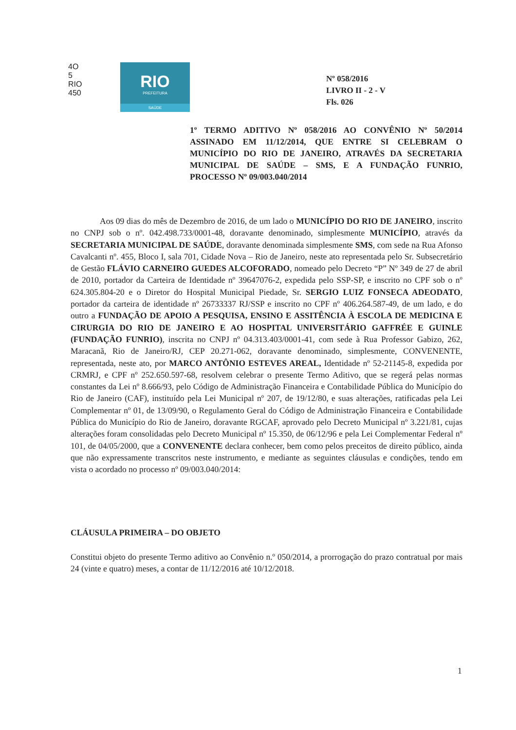4O
5
RIO
450
RIO
PREFEITURA
SAÚDE
Nº 058/2016
LIVRO II - 2 - V
Fls. 026
1º TERMO ADITIVO Nº 058/2016 AO CONVÊNIO Nº 50/2014 ASSINADO EM 11/12/2014, QUE ENTRE SI CELEBRAM O MUNICÍPIO DO RIO DE JANEIRO, ATRAVÉS DA SECRETARIA MUNICIPAL DE SAÚDE – SMS, E A FUNDAÇÃO FUNRIO, PROCESSO Nº 09/003.040/2014
Aos 09 dias do mês de Dezembro de 2016, de um lado o MUNICÍPIO DO RIO DE JANEIRO, inscrito no CNPJ sob o nº. 042.498.733/0001-48, doravante denominado, simplesmente MUNICÍPIO, através da SECRETARIA MUNICIPAL DE SAÚDE, doravante denominada simplesmente SMS, com sede na Rua Afonso Cavalcanti nº. 455, Bloco I, sala 701, Cidade Nova – Rio de Janeiro, neste ato representada pelo Sr. Subsecretário de Gestão FLÁVIO CARNEIRO GUEDES ALCOFORADO, nomeado pelo Decreto “P” Nº 349 de 27 de abril de 2010, portador da Carteira de Identidade nº 39647076-2, expedida pelo SSP-SP, e inscrito no CPF sob o nº 624.305.804-20 e o Diretor do Hospital Municipal Piedade, Sr. SERGIO LUIZ FONSECA ADEODATO, portador da carteira de identidade nº 26733337 RJ/SSP e inscrito no CPF nº 406.264.587-49, de um lado, e do outro a FUNDAÇÃO DE APOIO A PESQUISA, ENSINO E ASSITÊNCIA À ESCOLA DE MEDICINA E CIRURGIA DO RIO DE JANEIRO E AO HOSPITAL UNIVERSITÁRIO GAFFRÉE E GUINLE (FUNDAÇÃO FUNRIO), inscrita no CNPJ nº 04.313.403/0001-41, com sede à Rua Professor Gabizo, 262, Maracanã, Rio de Janeiro/RJ, CEP 20.271-062, doravante denominado, simplesmente, CONVENENTE, representada, neste ato, por MARCO ANTÔNIO ESTEVES AREAL, Identidade nº 52-21145-8, expedida por CRMRJ, e CPF nº 252.650.597-68, resolvem celebrar o presente Termo Aditivo, que se regerá pelas normas constantes da Lei nº 8.666/93, pelo Código de Administração Financeira e Contabilidade Pública do Município do Rio de Janeiro (CAF), instituído pela Lei Municipal nº 207, de 19/12/80, e suas alterações, ratificadas pela Lei Complementar nº 01, de 13/09/90, o Regulamento Geral do Código de Administração Financeira e Contabilidade Pública do Município do Rio de Janeiro, doravante RGCAF, aprovado pelo Decreto Municipal nº 3.221/81, cujas alterações foram consolidadas pelo Decreto Municipal nº 15.350, de 06/12/96 e pela Lei Complementar Federal nº 101, de 04/05/2000, que a CONVENENTE declara conhecer, bem como pelos preceitos de direito público, ainda que não expressamente transcritos neste instrumento, e mediante as seguintes cláusulas e condições, tendo em vista o acordado no processo nº 09/003.040/2014:
CLÁUSULA PRIMEIRA – DO OBJETO
Constitui objeto do presente Termo aditivo ao Convênio n.º 050/2014, a prorrogação do prazo contratual por mais 24 (vinte e quatro) meses, a contar de 11/12/2016 até 10/12/2018.
1